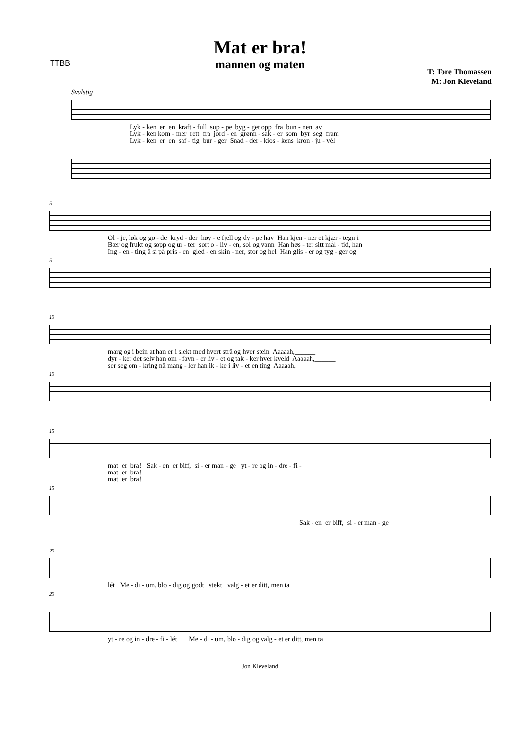TTBB
Mat er bra!
mannen og maten
T: Tore Thomassen
M: Jon Kleveland
Svulstig
Lyk - ken er en kraft - full sup - pe byg - get opp fra bun - nen av Lyk - ken kom - mer rett fra jord - en grønn - sak - er som byr seg fram Lyk - ken er en saf - tig bur - ger Snad - der - kios - kens kron - ju - vél
5
Ol - je, løk og go - de kryd - der høy - e fjell og dy - pe hav Han kjen - ner et kjær - tegn i Bær og frukt og sopp og ur - ter sort o - liv - en, sol og vann Han høs - ter sitt mål - tid, han Ing - en - ting å si på pris - en gled - en skin - ner, stor og hel Han glis - er og tyg - ger og
5
10
marg og i bein at han er i slekt med hvert strå og hver stein Aaaaah,______ dyr - ker det selv han om - favn - er liv - et og tak - ker hver kveld Aaaaah,______ ser seg om - kring nå mang - ler han ik - ke i liv - et en ting Aaaaah,______
10
15
mat er bra! Sak - en er biff, si - er man - ge yt - re og in - dre - fi - mat er bra! mat er bra!
15
Sak - en er biff, si - er man - ge
20
lét Me - di - um, blo - dig og godt stekt valg - et er ditt, men ta
20
yt - re og in - dre - fi - lét Me - di - um, blo - dig og valg - et er ditt, men ta
Jon Kleveland